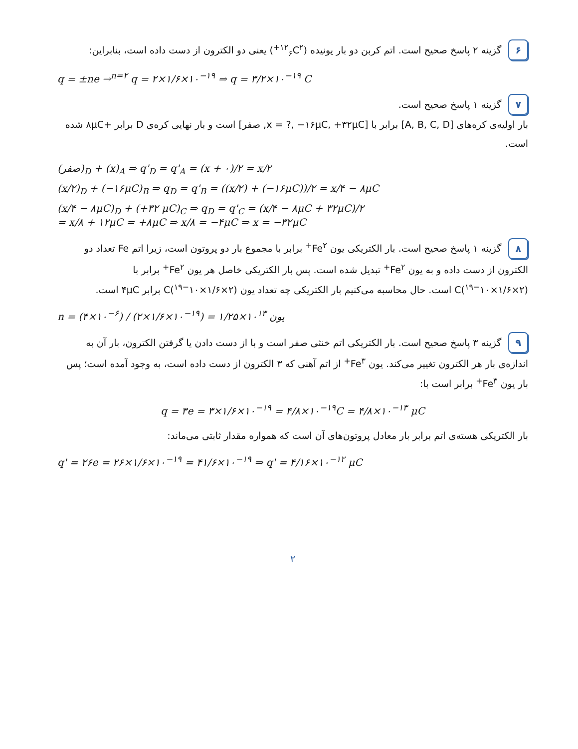۶ گزینه ۲ پاسخ صحیح است. اتم کربن دو بار یونیده (<sup>۱۲</sup><sub>۶</sub>C<sup>۲+</sup>) یعنی دو الکترون از دست داده است، بنابراین:
q = ±ne →<sup>n=۲</sup> q = ۲×۱/۶×۱۰<sup>−۱۹</sup> ⇒ q = ۳/۲×۱۰<sup>−۱۹</sup> C
۷ گزینه ۱ پاسخ صحیح است.
بار اولیه‌ی کره‌های [A, B, C, D] برابر با [x = ?, −۱۶μC, +۳۲μC, صفر] است و بار نهایی کره‌ی D برابر +۸μC شده است.
(صفر)<sub>D</sub> + (x)<sub>A</sub> ⇒ q'<sub>D</sub> = q'<sub>A</sub> = (x + ۰)/۲ = x/۲
(x/۲)<sub>D</sub> + (−۱۶μC)<sub>B</sub> ⇒ q<sub>D</sub> = q'<sub>B</sub> = ((x/۲) + (−۱۶μC))/۲ = x/۴ − ۸μC
(x/۴ − ۸μC)<sub>D</sub> + (+۳۲ μC)<sub>C</sub> ⇒ q<sub>D</sub> = q'<sub>C</sub> = (x/۴ − ۸μC + ۳۲μC)/۲
= x/۸ + ۱۲μC = +۸μC ⇒ x/۸ = −۴μC ⇒ x = −۳۲μC
۸ گزینه ۱ پاسخ صحیح است. بار الکتریکی یون Fe<sup>۲+</sup> برابر با مجموع بار دو پروتون است، زیرا اتم Fe تعداد دو الکترون از دست داده و به یون Fe<sup>۲+</sup> تبدیل شده است. پس بار الکتریکی خاصل هر یون Fe<sup>۲+</sup> برابر با (۲×۱/۶×۱۰<sup>−۱۹</sup>)C است. حال محاسبه می‌کنیم بار الکتریکی چه تعداد یون (۲×۱/۶×۱۰<sup>−۱۹</sup>)C برابر ۴μC است.
n = (۴×۱۰<sup>−۶</sup>) / (۲×۱/۶×۱۰<sup>−۱۹</sup>) = ۱/۲۵×۱۰<sup>۱۳</sup> یون
۹ گزینه ۳ پاسخ صحیح است. بار الکتریکی اتم خنثی صفر است و با از دست دادن یا گرفتن الکترون، بار آن به اندازه‌ی بار هر الکترون تغییر می‌کند. یون Fe<sup>۳+</sup> از اتم آهنی که ۳ الکترون از دست داده است، به وجود آمده است؛ پس بار یون Fe<sup>۳+</sup> برابر است با:
q = ۳e = ۳×۱/۶×۱۰<sup>−۱۹</sup> = ۴/۸×۱۰<sup>−۱۹</sup>C = ۴/۸×۱۰<sup>−۱۳</sup> μC
بار الکتریکی هسته‌ی اتم برابر بار معادل پروتون‌های آن است که همواره مقدار ثابتی می‌ماند:
q' = ۲۶e = ۲۶×۱/۶×۱۰<sup>−۱۹</sup> = ۴۱/۶×۱۰<sup>−۱۹</sup> ⇒ q' = ۴/۱۶×۱۰<sup>−۱۲</sup> μC
۲